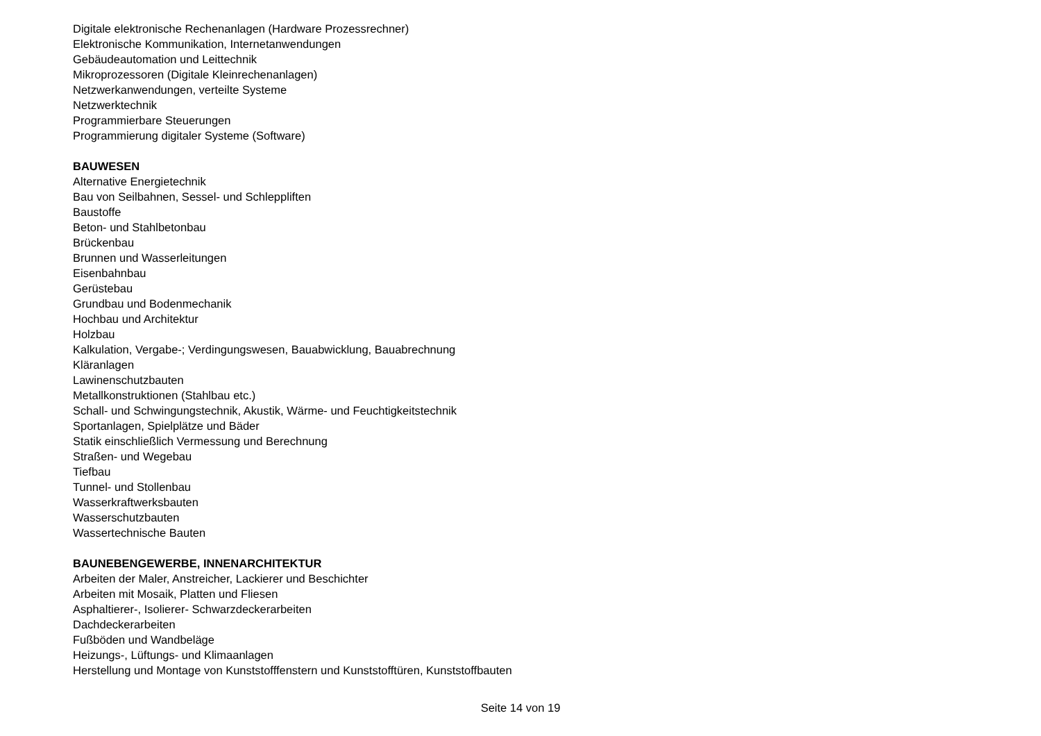Digitale elektronische Rechenanlagen (Hardware Prozessrechner)
Elektronische Kommunikation, Internetanwendungen
Gebäudeautomation und Leittechnik
Mikroprozessoren (Digitale Kleinrechenanlagen)
Netzwerkanwendungen, verteilte Systeme
Netzwerktechnik
Programmierbare Steuerungen
Programmierung digitaler Systeme (Software)
BAUWESEN
Alternative Energietechnik
Bau von Seilbahnen, Sessel- und Schleppliften
Baustoffe
Beton- und Stahlbetonbau
Brückenbau
Brunnen und Wasserleitungen
Eisenbahnbau
Gerüstebau
Grundbau und Bodenmechanik
Hochbau und Architektur
Holzbau
Kalkulation, Vergabe-; Verdingungswesen, Bauabwicklung, Bauabrechnung
Kläranlagen
Lawinenschutzbauten
Metallkonstruktionen (Stahlbau etc.)
Schall- und Schwingungstechnik, Akustik, Wärme- und Feuchtigkeitstechnik
Sportanlagen, Spielplätze und Bäder
Statik einschließlich Vermessung und Berechnung
Straßen- und Wegebau
Tiefbau
Tunnel- und Stollenbau
Wasserkraftwerksbauten
Wasserschutzbauten
Wassertechnische Bauten
BAUNEBENGEWERBE, INNENARCHITEKTUR
Arbeiten der Maler, Anstreicher, Lackierer und Beschichter
Arbeiten mit Mosaik, Platten und Fliesen
Asphaltierer-, Isolierer- Schwarzdeckerarbeiten
Dachdeckerarbeiten
Fußböden und Wandbeläge
Heizungs-, Lüftungs- und Klimaanlagen
Herstellung und Montage von Kunststofffenstern und Kunststofftüren, Kunststoffbauten
Seite 14 von 19